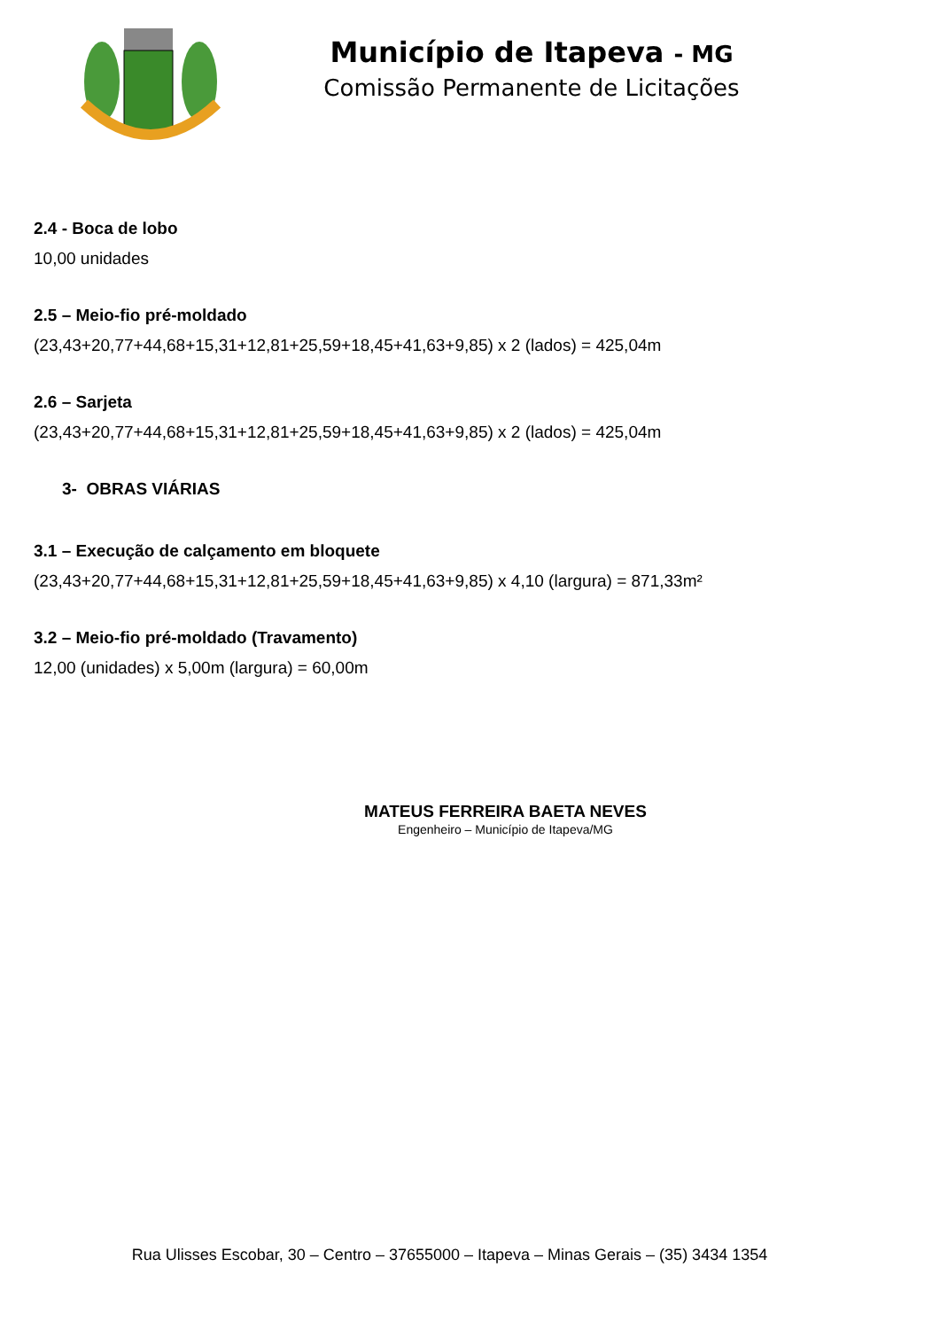Município de Itapeva - MG
Comissão Permanente de Licitações
2.4 - Boca de lobo
10,00 unidades
2.5 – Meio-fio pré-moldado
(23,43+20,77+44,68+15,31+12,81+25,59+18,45+41,63+9,85) x 2 (lados) = 425,04m
2.6 – Sarjeta
(23,43+20,77+44,68+15,31+12,81+25,59+18,45+41,63+9,85) x 2 (lados) = 425,04m
3- OBRAS VIÁRIAS
3.1 – Execução de calçamento em bloquete
(23,43+20,77+44,68+15,31+12,81+25,59+18,45+41,63+9,85) x 4,10 (largura) = 871,33m²
3.2 – Meio-fio pré-moldado (Travamento)
12,00 (unidades) x 5,00m (largura) = 60,00m
MATEUS FERREIRA BAETA NEVES
Engenheiro – Município de Itapeva/MG
Rua Ulisses Escobar, 30 – Centro – 37655000 – Itapeva – Minas Gerais – (35) 3434 1354